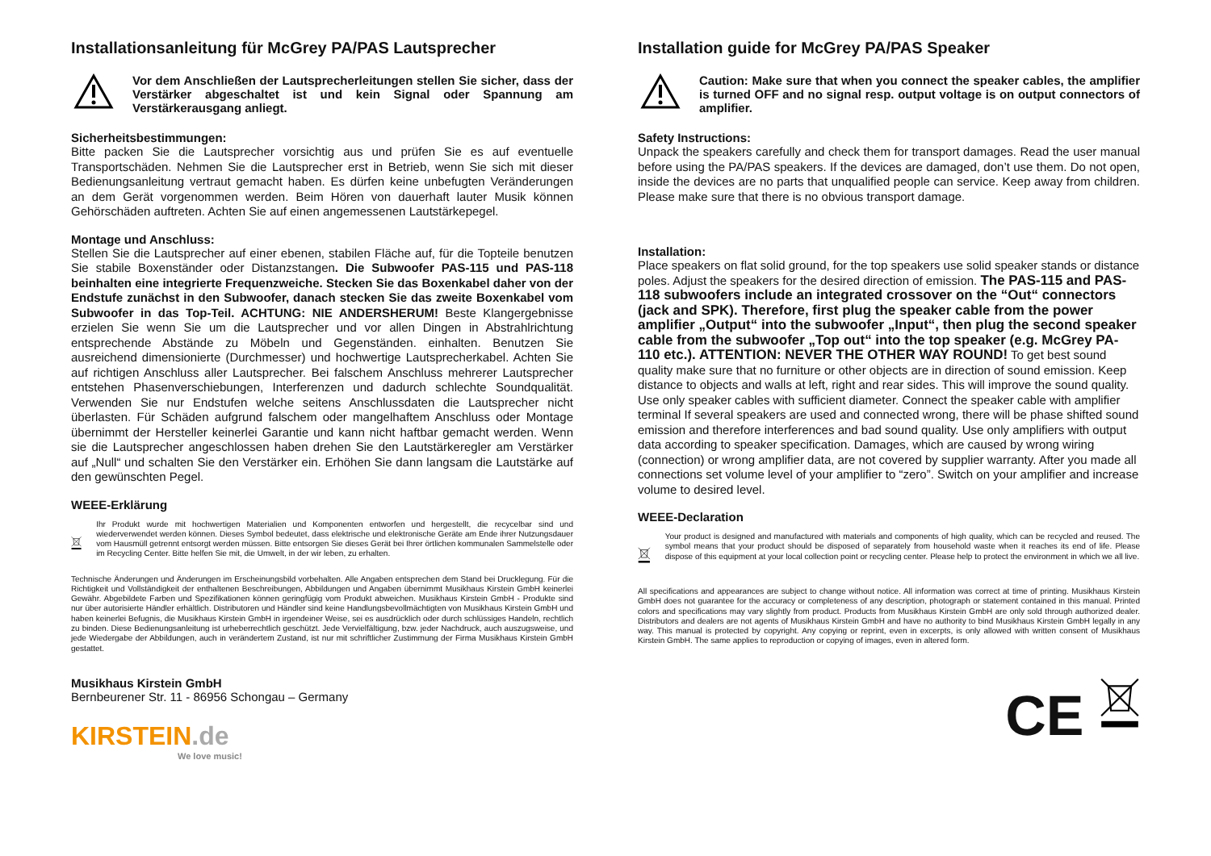Installationsanleitung für McGrey PA/PAS Lautsprecher
Vor dem Anschließen der Lautsprecherleitungen stellen Sie sicher, dass der Verstärker abgeschaltet ist und kein Signal oder Spannung am Verstärkerausgang anliegt.
Sicherheitsbestimmungen:
Bitte packen Sie die Lautsprecher vorsichtig aus und prüfen Sie es auf eventuelle Transportschäden. Nehmen Sie die Lautsprecher erst in Betrieb, wenn Sie sich mit dieser Bedienungsanleitung vertraut gemacht haben. Es dürfen keine unbefugten Veränderungen an dem Gerät vorgenommen werden. Beim Hören von dauerhaft lauter Musik können Gehörschäden auftreten. Achten Sie auf einen angemessenen Lautstärkepegel.
Montage und Anschluss:
Stellen Sie die Lautsprecher auf einer ebenen, stabilen Fläche auf, für die Topteile benutzen Sie stabile Boxenständer oder Distanzstangen. Die Subwoofer PAS-115 und PAS-118 beinhalten eine integrierte Frequenzweiche. Stecken Sie das Boxenkabel daher von der Endstufe zunächst in den Subwoofer, danach stecken Sie das zweite Boxenkabel vom Subwoofer in das Top-Teil. ACHTUNG: NIE ANDERSHERUM! Beste Klangergebnisse erzielen Sie wenn Sie um die Lautsprecher und vor allen Dingen in Abstrahlrichtung entsprechende Abstände zu Möbeln und Gegenständen. einhalten. Benutzen Sie ausreichend dimensionierte (Durchmesser) und hochwertige Lautsprecherkabel. Achten Sie auf richtigen Anschluss aller Lautsprecher. Bei falschem Anschluss mehrerer Lautsprecher entstehen Phasenverschiebungen, Interferenzen und dadurch schlechte Soundqualität. Verwenden Sie nur Endstufen welche seitens Anschlussdaten die Lautsprecher nicht überlasten. Für Schäden aufgrund falschem oder mangelhaftem Anschluss oder Montage übernimmt der Hersteller keinerlei Garantie und kann nicht haftbar gemacht werden. Wenn sie die Lautsprecher angeschlossen haben drehen Sie den Lautstärkeregler am Verstärker auf „Null“ und schalten Sie den Verstärker ein. Erhöhen Sie dann langsam die Lautstärke auf den gewünschten Pegel.
WEEE-Erklärung
Ihr Produkt wurde mit hochwertigen Materialien und Komponenten entworfen und hergestellt, die recycelbar sind und wiederverwendet werden können. Dieses Symbol bedeutet, dass elektrische und elektronische Geräte am Ende ihrer Nutzungsdauer vom Hausmüll getrennt entsorgt werden müssen. Bitte entsorgen Sie dieses Gerät bei Ihrer örtlichen kommunalen Sammelstelle oder im Recycling Center. Bitte helfen Sie mit, die Umwelt, in der wir leben, zu erhalten.
Technische Änderungen und Änderungen im Erscheinungsbild vorbehalten. Alle Angaben entsprechen dem Stand bei Drucklegung. Für die Richtigkeit und Vollständigkeit der enthaltenen Beschreibungen, Abbildungen und Angaben übernimmt Musikhaus Kirstein GmbH keinerlei Gewähr. Abgebildete Farben und Spezifikationen können geringfügig vom Produkt abweichen. Musikhaus Kirstein GmbH - Produkte sind nur über autorisierte Händler erhältlich. Distributoren und Händler sind keine Handlungsbevollmächtigten von Musikhaus Kirstein GmbH und haben keinerlei Befugnis, die Musikhaus Kirstein GmbH in irgendeiner Weise, sei es ausdrücklich oder durch schlüssiges Handeln, rechtlich zu binden. Diese Bedienungsanleitung ist urheberrechtlich geschützt. Jede Vervielfältigung, bzw. jeder Nachdruck, auch auszugsweise, und jede Wiedergabe der Abbildungen, auch in verändertem Zustand, ist nur mit schriftlicher Zustimmung der Firma Musikhaus Kirstein GmbH gestattet.
Musikhaus Kirstein GmbH
Bernbeurener Str. 11 - 86956 Schongau – Germany
KIRSTEIN.de
We love music!
Installation guide for McGrey PA/PAS Speaker
Caution: Make sure that when you connect the speaker cables, the amplifier is turned OFF and no signal resp. output voltage is on output connectors of amplifier.
Safety Instructions:
Unpack the speakers carefully and check them for transport damages. Read the user manual before using the PA/PAS speakers. If the devices are damaged, don’t use them. Do not open, inside the devices are no parts that unqualified people can service. Keep away from children. Please make sure that there is no obvious transport damage.
Installation:
Place speakers on flat solid ground, for the top speakers use solid speaker stands or distance poles. Adjust the speakers for the desired direction of emission. The PAS-115 and PAS-118 subwoofers include an integrated crossover on the “Out“ connectors (jack and SPK). Therefore, first plug the speaker cable from the power amplifier „Output“ into the subwoofer „Input“, then plug the second speaker cable from the subwoofer „Top out“ into the top speaker (e.g. McGrey PA-110 etc.). ATTENTION: NEVER THE OTHER WAY ROUND! To get best sound quality make sure that no furniture or other objects are in direction of sound emission. Keep distance to objects and walls at left, right and rear sides. This will improve the sound quality. Use only speaker cables with sufficient diameter. Connect the speaker cable with amplifier terminal If several speakers are used and connected wrong, there will be phase shifted sound emission and therefore interferences and bad sound quality. Use only amplifiers with output data according to speaker specification. Damages, which are caused by wrong wiring (connection) or wrong amplifier data, are not covered by supplier warranty. After you made all connections set volume level of your amplifier to “zero”. Switch on your amplifier and increase volume to desired level.
WEEE-Declaration
Your product is designed and manufactured with materials and components of high quality, which can be recycled and reused. The symbol means that your product should be disposed of separately from household waste when it reaches its end of life. Please dispose of this equipment at your local collection point or recycling center. Please help to protect the environment in which we all live.
All specifications and appearances are subject to change without notice. All information was correct at time of printing. Musikhaus Kirstein GmbH does not guarantee for the accuracy or completeness of any description, photograph or statement contained in this manual. Printed colors and specifications may vary slightly from product. Products from Musikhaus Kirstein GmbH are only sold through authorized dealer. Distributors and dealers are not agents of Musikhaus Kirstein GmbH and have no authority to bind Musikhaus Kirstein GmbH legally in any way. This manual is protected by copyright. Any copying or reprint, even in excerpts, is only allowed with written consent of Musikhaus Kirstein GmbH. The same applies to reproduction or copying of images, even in altered form.
CE